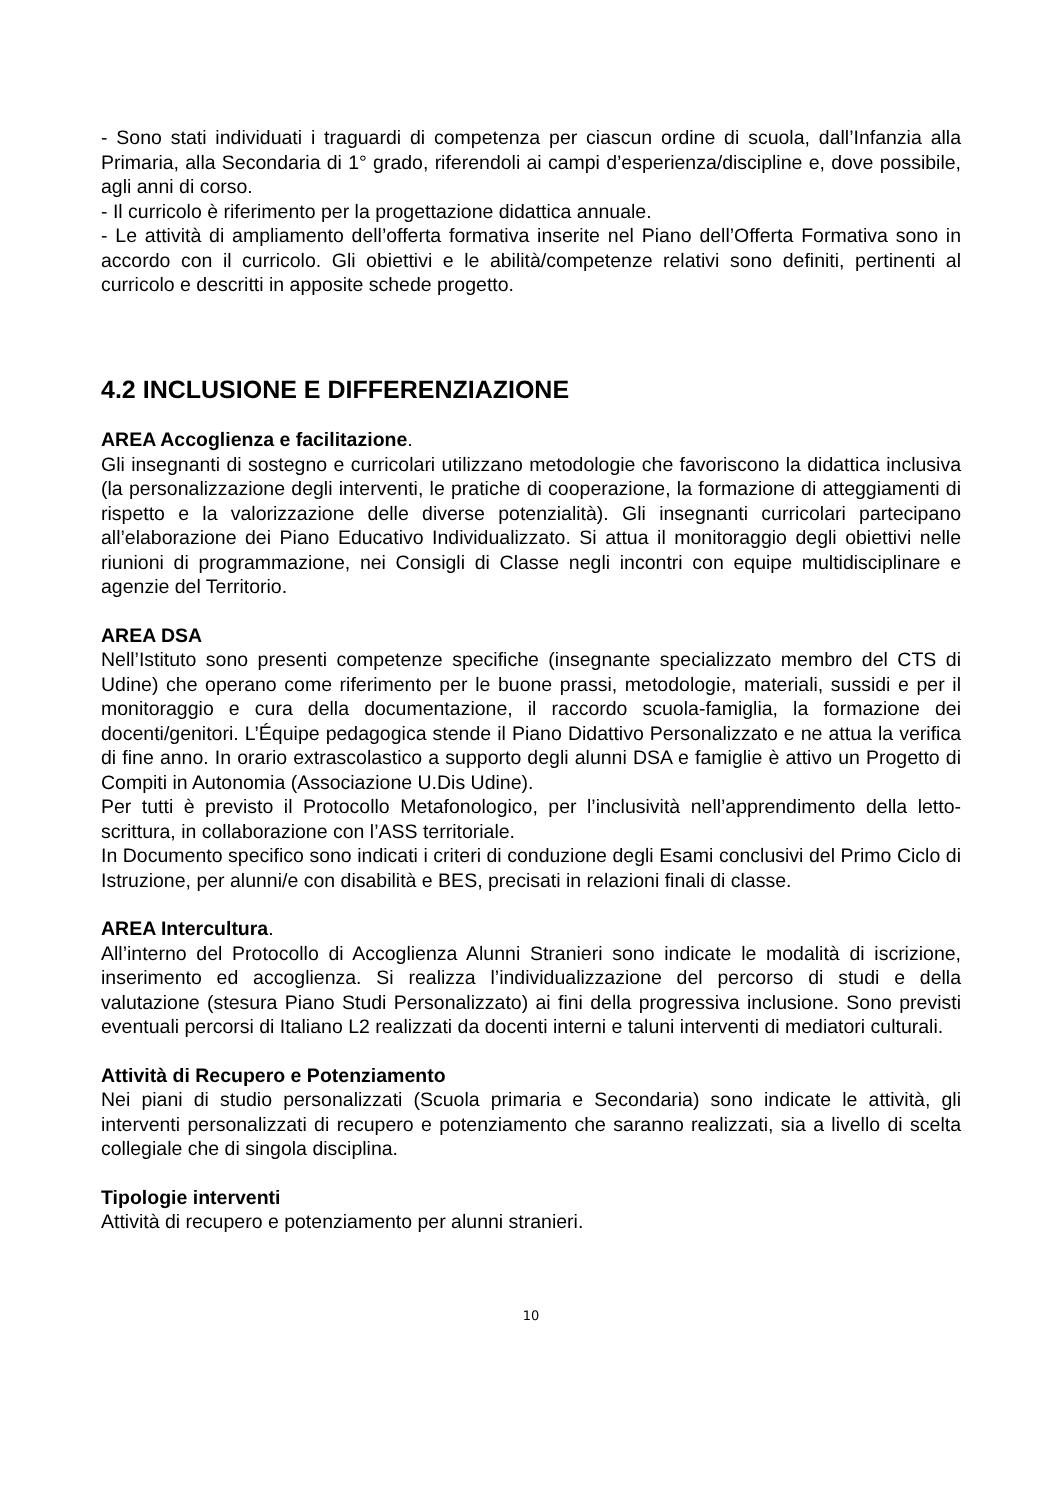- Sono stati individuati i traguardi di competenza per ciascun ordine di scuola, dall’Infanzia alla Primaria, alla Secondaria di 1° grado, riferendoli ai campi d’esperienza/discipline e, dove possibile, agli anni di corso.
- Il curricolo è riferimento per la progettazione didattica annuale.
- Le attività di ampliamento dell’offerta formativa inserite nel Piano dell’Offerta Formativa sono in accordo con il curricolo. Gli obiettivi e le abilità/competenze relativi sono definiti, pertinenti al curricolo e descritti in apposite schede progetto.
4.2 INCLUSIONE E DIFFERENZIAZIONE
AREA Accoglienza e facilitazione.
Gli insegnanti di sostegno e curricolari utilizzano metodologie che favoriscono la didattica inclusiva (la personalizzazione degli interventi, le pratiche di cooperazione, la formazione di atteggiamenti di rispetto e la valorizzazione delle diverse potenzialità). Gli insegnanti curricolari partecipano all’elaborazione dei Piano Educativo Individualizzato. Si attua il monitoraggio degli obiettivi nelle riunioni di programmazione, nei Consigli di Classe negli incontri con equipe multidisciplinare e agenzie del Territorio.
AREA DSA
Nell’Istituto sono presenti competenze specifiche (insegnante specializzato membro del CTS di Udine) che operano come riferimento per le buone prassi, metodologie, materiali, sussidi e per il monitoraggio e cura della documentazione, il raccordo scuola-famiglia, la formazione dei docenti/genitori. L’Équipe pedagogica stende il Piano Didattivo Personalizzato e ne attua la verifica di fine anno. In orario extrascolastico a supporto degli alunni DSA e famiglie è attivo un Progetto di Compiti in Autonomia (Associazione U.Dis Udine).
Per tutti è previsto il Protocollo Metafonologico, per l’inclusività nell’apprendimento della letto-scrittura, in collaborazione con l’ASS territoriale.
In Documento specifico sono indicati i criteri di conduzione degli Esami conclusivi del Primo Ciclo di Istruzione, per alunni/e con disabilità e BES, precisati in relazioni finali di classe.
AREA Intercultura.
All’interno del Protocollo di Accoglienza Alunni Stranieri sono indicate le modalità di iscrizione, inserimento ed accoglienza. Si realizza l’individualizzazione del percorso di studi e della valutazione (stesura Piano Studi Personalizzato) ai fini della progressiva inclusione. Sono previsti eventuali percorsi di Italiano L2 realizzati da docenti interni e taluni interventi di mediatori culturali.
Attività di Recupero e Potenziamento
Nei piani di studio personalizzati (Scuola primaria e Secondaria) sono indicate le attività, gli interventi personalizzati di recupero e potenziamento che saranno realizzati, sia a livello di scelta collegiale che di singola disciplina.
Tipologie interventi
Attività di recupero e potenziamento per alunni stranieri.
10